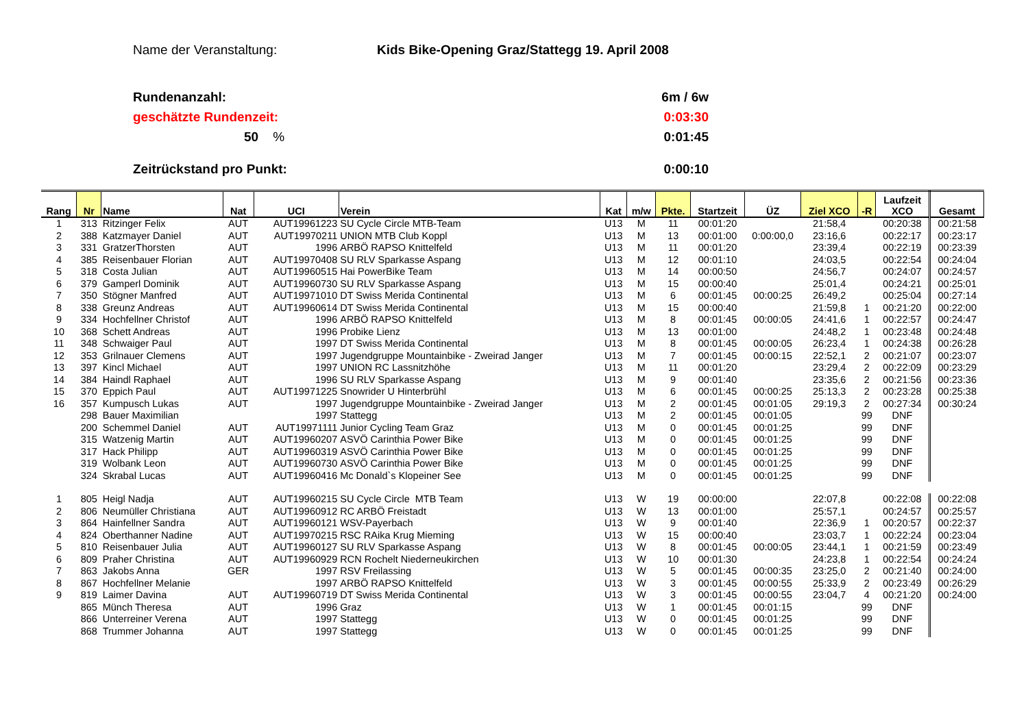Name der Veranstaltung: Kids Bike-Opening Graz/Stattegg 19. April 2008
Rundenanzahl: 6m / 6w
geschätzte Rundenzeit: 0:03:30
50 % 0:01:45
Zeitrückstand pro Punkt: 0:00:10
| Rang | Nr | Name | Nat | UCI | Verein | Kat | m/w | Pkte. | Startzeit | ÜZ | Ziel XCO | -R | Laufzeit XCO | Gesamt |
| --- | --- | --- | --- | --- | --- | --- | --- | --- | --- | --- | --- | --- | --- | --- |
| 1 | 313 | Ritzinger Felix | AUT | AUT19961223 | SU Cycle Circle MTB-Team | U13 | M | 11 | 00:01:20 | | 21:58,4 | | 00:20:38 | 00:21:58 |
| 2 | 388 | Katzmayer Daniel | AUT | AUT19970211 | UNION MTB Club Koppl | U13 | M | 13 | 00:01:00 | 0:00:00,0 | 23:16,6 | | 00:22:17 | 00:23:17 |
| 3 | 331 | GratzerThorsten | AUT | 1996 | ARBÖ RAPSO Knittelfeld | U13 | M | 11 | 00:01:20 | | 23:39,4 | | 00:22:19 | 00:23:39 |
| 4 | 385 | Reisenbauer Florian | AUT | AUT19970408 | SU RLV Sparkasse Aspang | U13 | M | 12 | 00:01:10 | | 24:03,5 | | 00:22:54 | 00:24:04 |
| 5 | 318 | Costa Julian | AUT | AUT19960515 | Hai PowerBike Team | U13 | M | 14 | 00:00:50 | | 24:56,7 | | 00:24:07 | 00:24:57 |
| 6 | 379 | Gamperl Dominik | AUT | AUT19960730 | SU RLV Sparkasse Aspang | U13 | M | 15 | 00:00:40 | | 25:01,4 | | 00:24:21 | 00:25:01 |
| 7 | 350 | Stögner Manfred | AUT | AUT19971010 | DT Swiss Merida Continental | U13 | M | 6 | 00:01:45 | 00:00:25 | 26:49,2 | | 00:25:04 | 00:27:14 |
| 8 | 338 | Greunz Andreas | AUT | AUT19960614 | DT Swiss Merida Continental | U13 | M | 15 | 00:00:40 | | 21:59,8 | 1 | 00:21:20 | 00:22:00 |
| 9 | 334 | Hochfellner Christof | AUT | 1996 | ARBÖ RAPSO Knittelfeld | U13 | M | 8 | 00:01:45 | 00:00:05 | 24:41,6 | 1 | 00:22:57 | 00:24:47 |
| 10 | 368 | Schett Andreas | AUT | 1996 | Probike Lienz | U13 | M | 13 | 00:01:00 | | 24:48,2 | 1 | 00:23:48 | 00:24:48 |
| 11 | 348 | Schwaiger Paul | AUT | 1997 | DT Swiss Merida Continental | U13 | M | 8 | 00:01:45 | 00:00:05 | 26:23,4 | 1 | 00:24:38 | 00:26:28 |
| 12 | 353 | Grilnauer Clemens | AUT | 1997 | Jugendgruppe Mountainbike - Zweirad Janger | U13 | M | 7 | 00:01:45 | 00:00:15 | 22:52,1 | 2 | 00:21:07 | 00:23:07 |
| 13 | 397 | Kincl Michael | AUT | 1997 | UNION RC Lassnitzhöhe | U13 | M | 11 | 00:01:20 | | 23:29,4 | 2 | 00:22:09 | 00:23:29 |
| 14 | 384 | Haindl Raphael | AUT | 1996 | SU RLV Sparkasse Aspang | U13 | M | 9 | 00:01:40 | | 23:35,6 | 2 | 00:21:56 | 00:23:36 |
| 15 | 370 | Eppich Paul | AUT | AUT19971225 | Snowrider U Hinterbrühl | U13 | M | 6 | 00:01:45 | 00:00:25 | 25:13,3 | 2 | 00:23:28 | 00:25:38 |
| 16 | 357 | Kumpusch Lukas | AUT | 1997 | Jugendgruppe Mountainbike - Zweirad Janger | U13 | M | 2 | 00:01:45 | 00:01:05 | 29:19,3 | 2 | 00:27:34 | 00:30:24 |
| | 298 | Bauer Maximilian | | 1997 | Stattegg | U13 | M | 2 | 00:01:45 | 00:01:05 | | 99 | DNF | |
| | 200 | Schemmel Daniel | AUT | AUT19971111 | Junior Cycling Team Graz | U13 | M | 0 | 00:01:45 | 00:01:25 | | 99 | DNF | |
| | 315 | Watzenig Martin | AUT | AUT19960207 | ASVÖ Carinthia Power Bike | U13 | M | 0 | 00:01:45 | 00:01:25 | | 99 | DNF | |
| | 317 | Hack Philipp | AUT | AUT19960319 | ASVÖ Carinthia Power Bike | U13 | M | 0 | 00:01:45 | 00:01:25 | | 99 | DNF | |
| | 319 | Wolbank Leon | AUT | AUT19960730 | ASVÖ Carinthia Power Bike | U13 | M | 0 | 00:01:45 | 00:01:25 | | 99 | DNF | |
| | 324 | Skrabal Lucas | AUT | AUT19960416 | Mc Donald`s Klopeiner See | U13 | M | 0 | 00:01:45 | 00:01:25 | | 99 | DNF | |
| 1 | 805 | Heigl Nadja | AUT | AUT19960215 | SU Cycle Circle MTB Team | U13 | W | 19 | 00:00:00 | | 22:07,8 | | 00:22:08 | 00:22:08 |
| 2 | 806 | Neumüller Christiana | AUT | AUT19960912 | RC ARBÖ Freistadt | U13 | W | 13 | 00:01:00 | | 25:57,1 | | 00:24:57 | 00:25:57 |
| 3 | 864 | Hainfellner Sandra | AUT | AUT19960121 | WSV-Payerbach | U13 | W | 9 | 00:01:40 | | 22:36,9 | 1 | 00:20:57 | 00:22:37 |
| 4 | 824 | Oberthanner Nadine | AUT | AUT19970215 | RSC RAika Krug Mieming | U13 | W | 15 | 00:00:40 | | 23:03,7 | 1 | 00:22:24 | 00:23:04 |
| 5 | 810 | Reisenbauer Julia | AUT | AUT19960127 | SU RLV Sparkasse Aspang | U13 | W | 8 | 00:01:45 | 00:00:05 | 23:44,1 | 1 | 00:21:59 | 00:23:49 |
| 6 | 809 | Praher Christina | AUT | AUT19960929 | RCN Rochelt Niederneukirchen | U13 | W | 10 | 00:01:30 | | 24:23,8 | 1 | 00:22:54 | 00:24:24 |
| 7 | 863 | Jakobs Anna | GER | 1997 | RSV Freilassing | U13 | W | 5 | 00:01:45 | 00:00:35 | 23:25,0 | 2 | 00:21:40 | 00:24:00 |
| 8 | 867 | Hochfellner Melanie | | 1997 | ARBÖ RAPSO Knittelfeld | U13 | W | 3 | 00:01:45 | 00:00:55 | 25:33,9 | 2 | 00:23:49 | 00:26:29 |
| 9 | 819 | Laimer Davina | AUT | AUT19960719 | DT Swiss Merida Continental | U13 | W | 3 | 00:01:45 | 00:00:55 | 23:04,7 | 4 | 00:21:20 | 00:24:00 |
| | 865 | Münch Theresa | AUT | 1996 | Graz | U13 | W | 1 | 00:01:45 | 00:01:15 | | 99 | DNF | |
| | 866 | Unterreiner Verena | AUT | 1997 | Stattegg | U13 | W | 0 | 00:01:45 | 00:01:25 | | 99 | DNF | |
| | 868 | Trummer Johanna | AUT | 1997 | Stattegg | U13 | W | 0 | 00:01:45 | 00:01:25 | | 99 | DNF | |